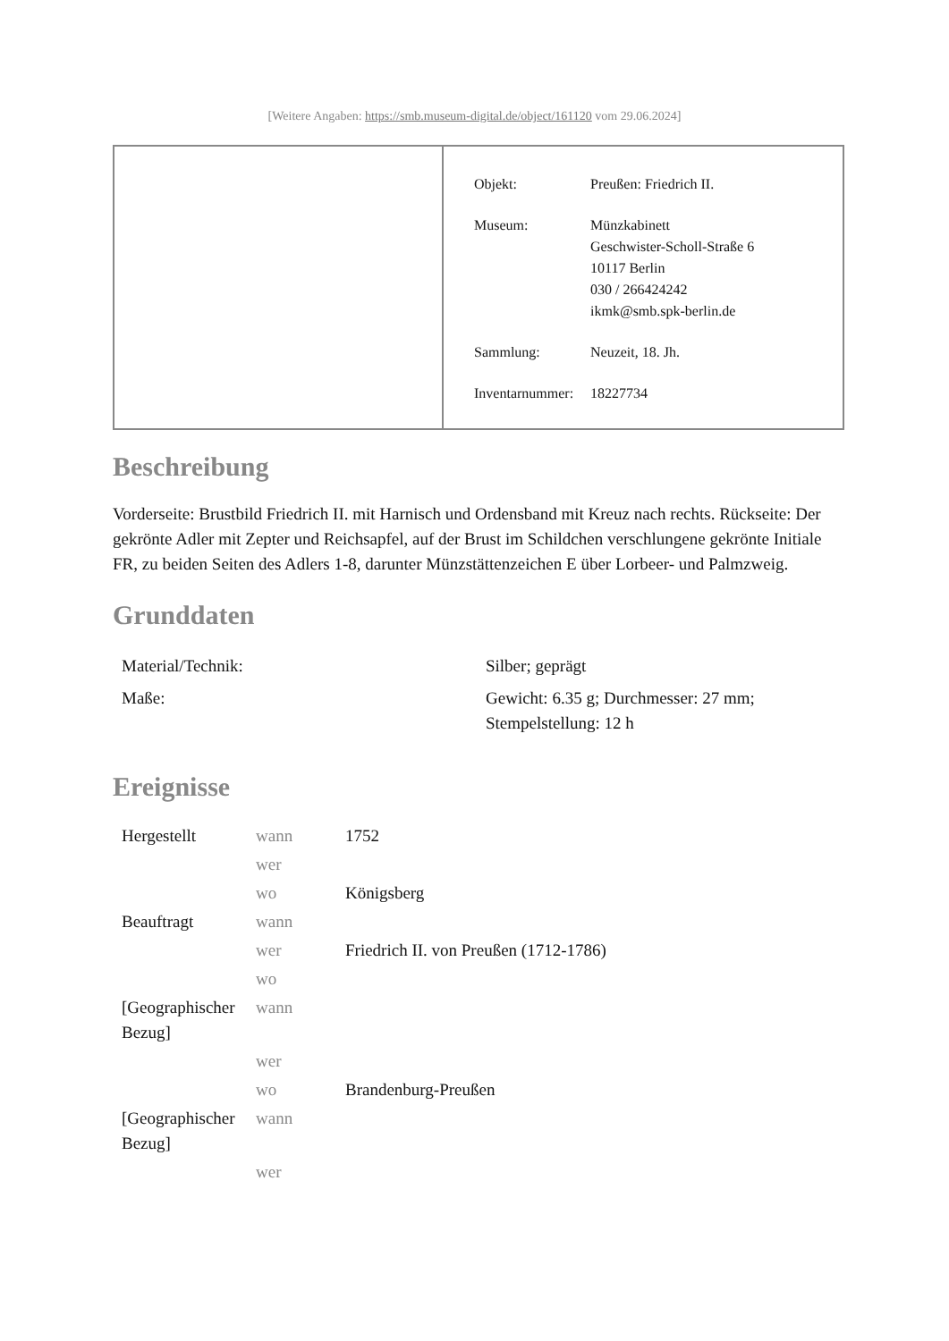[Weitere Angaben: https://smb.museum-digital.de/object/161120 vom 29.06.2024]
| Objekt: | Preußen: Friedrich II. |
| Museum: | Münzkabinett Geschwister-Scholl-Straße 6 10117 Berlin 030 / 266424242 ikmk@smb.spk-berlin.de |
| Sammlung: | Neuzeit, 18. Jh. |
| Inventarnummer: | 18227734 |
Beschreibung
Vorderseite: Brustbild Friedrich II. mit Harnisch und Ordensband mit Kreuz nach rechts. Rückseite: Der gekrönte Adler mit Zepter und Reichsapfel, auf der Brust im Schildchen verschlungene gekrönte Initiale FR, zu beiden Seiten des Adlers 1-8, darunter Münzstättenzeichen E über Lorbeer- und Palmzweig.
Grunddaten
| Material/Technik: | Silber; geprägt |
| Maße: | Gewicht: 6.35 g; Durchmesser: 27 mm; Stempelstellung: 12 h |
Ereignisse
| Hergestellt | wann | 1752 |
| | wer | |
| | wo | Königsberg |
| Beauftragt | wann | |
| | wer | Friedrich II. von Preußen (1712-1786) |
| | wo | |
| [Geographischer Bezug] | wann | |
| | wer | |
| | wo | Brandenburg-Preußen |
| [Geographischer Bezug] | wann | |
| | wer | |